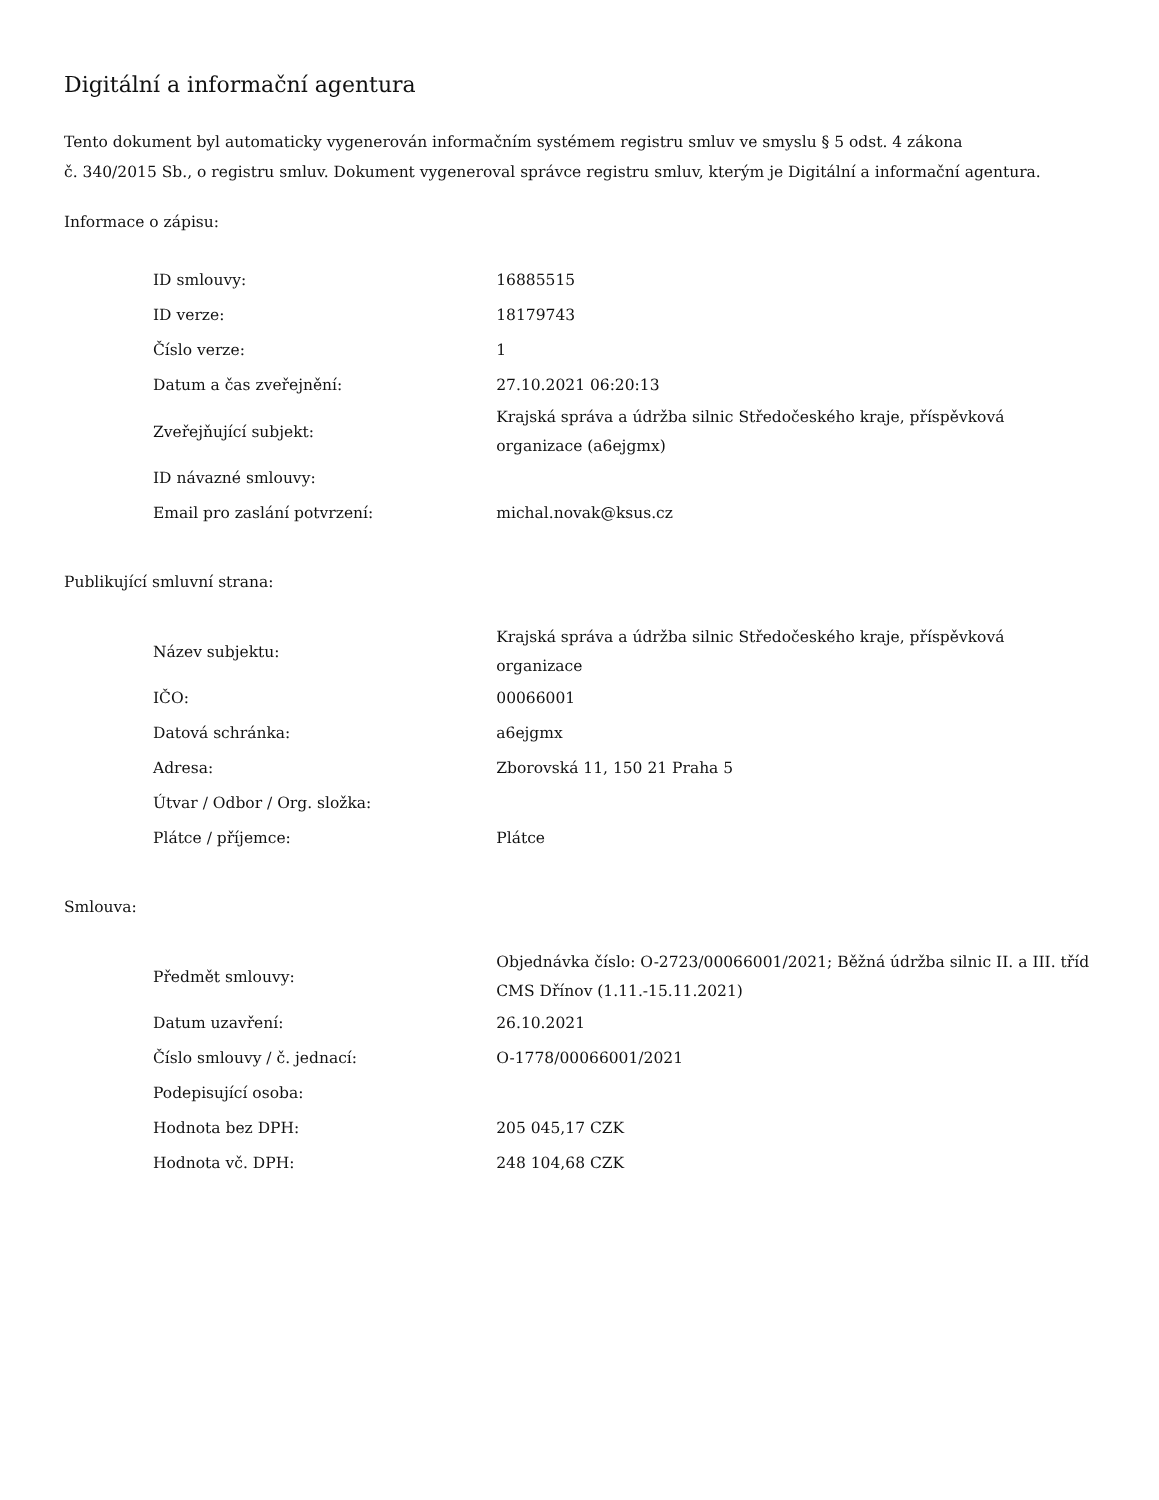Digitální a informační agentura
Tento dokument byl automaticky vygenerován informačním systémem registru smluv ve smyslu § 5 odst. 4 zákona
č. 340/2015 Sb., o registru smluv. Dokument vygeneroval správce registru smluv, kterým je Digitální a informační agentura.
Informace o zápisu:
| ID smlouvy: | 16885515 |
| ID verze: | 18179743 |
| Číslo verze: | 1 |
| Datum a čas zveřejnění: | 27.10.2021 06:20:13 |
| Zveřejňující subjekt: | Krajská správa a údržba silnic Středočeského kraje, příspěvková organizace (a6ejgmx) |
| ID návazné smlouvy: | |
| Email pro zaslání potvrzení: | michal.novak@ksus.cz |
Publikující smluvní strana:
| Název subjektu: | Krajská správa a údržba silnic Středočeského kraje, příspěvková organizace |
| IČO: | 00066001 |
| Datová schránka: | a6ejgmx |
| Adresa: | Zborovská 11, 150 21 Praha 5 |
| Útvar / Odbor / Org. složka: | |
| Plátce / příjemce: | Plátce |
Smlouva:
| Předmět smlouvy: | Objednávka číslo: O-2723/00066001/2021; Běžná údržba silnic II. a III. tříd CMS Dřínov (1.11.-15.11.2021) |
| Datum uzavření: | 26.10.2021 |
| Číslo smlouvy / č. jednací: | O-1778/00066001/2021 |
| Podepisující osoba: | |
| Hodnota bez DPH: | 205 045,17 CZK |
| Hodnota vč. DPH: | 248 104,68 CZK |